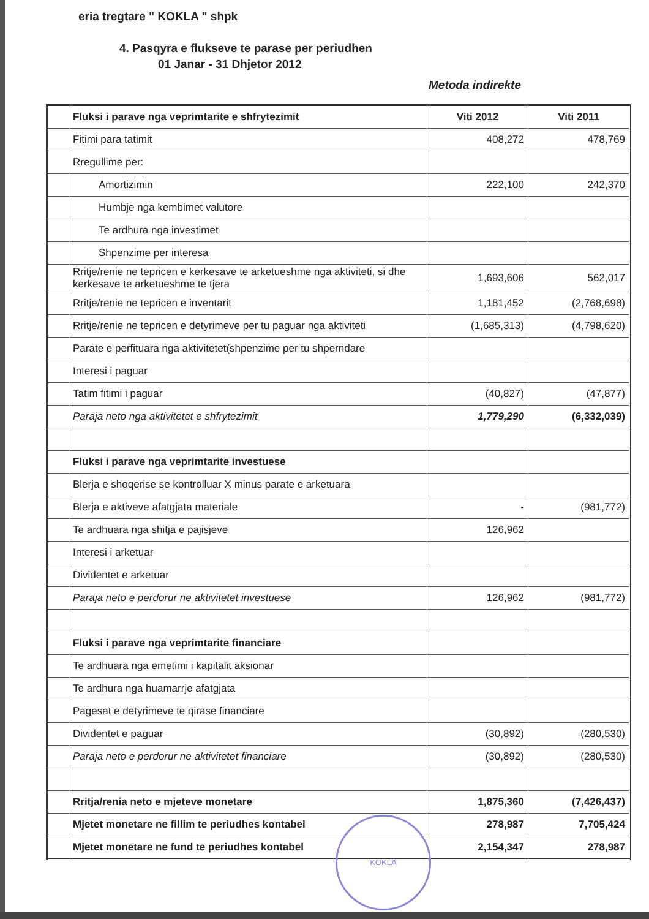eria tregtare " KOKLA " shpk
4. Pasqyra e flukseve te parase per periudhen
01 Janar - 31 Dhjetor 2012
Metoda indirekte
| | Fluksi i parave nga veprimtarite e shfrytezimit | Viti 2012 | Viti 2011 |
| | Fitimi para tatimit | 408,272 | 478,769 |
| | Rregullime per: | | |
| | Amortizimin | 222,100 | 242,370 |
| | Humbje nga kembimet valutore | | |
| | Te ardhura nga investimet | | |
| | Shpenzime per interesa | | |
| | Rritje/renie ne tepricen e kerkesave te arketueshme nga aktiviteti, si dhe kerkesave te arketueshme te tjera | 1,693,606 | 562,017 |
| | Rritje/renie ne tepricen e inventarit | 1,181,452 | (2,768,698) |
| | Rritje/renie ne tepricen e detyrimeve per tu paguar nga aktiviteti | (1,685,313) | (4,798,620) |
| | Parate e perfituara nga aktivitetet(shpenzime per tu shperndare | | |
| | Interesi i paguar | | |
| | Tatim fitimi i paguar | (40,827) | (47,877) |
| | Paraja neto nga aktivitetet e shfrytezimit | 1,779,290 | (6,332,039) |
| | Fluksi i parave nga veprimtarite investuese | | |
| | Blerja e shoqerise se kontrolluar X minus parate e arketuara | | |
| | Blerja e aktiveve afatgjata materiale | - | (981,772) |
| | Te ardhuara nga shitja e pajisjeve | 126,962 | |
| | Interesi i arketuar | | |
| | Dividentet e arketuar | | |
| | Paraja neto e perdorur ne aktivitetet investuese | 126,962 | (981,772) |
| | Fluksi i parave nga veprimtarite financiare | | |
| | Te ardhuara nga emetimi i kapitalit aksionar | | |
| | Te ardhura nga huamarrje afatgjata | | |
| | Pagesat e detyrimeve te qirase financiare | | |
| | Dividentet e paguar | (30,892) | (280,530) |
| | Paraja neto e perdorur ne aktivitetet financiare | (30,892) | (280,530) |
| | Rritja/renia neto e mjeteve monetare | 1,875,360 | (7,426,437) |
| | Mjetet monetare ne fillim te periudhes kontabel | 278,987 | 7,705,424 |
| | Mjetet monetare ne fund te periudhes kontabel | 2,154,347 | 278,987 |
KOKLA